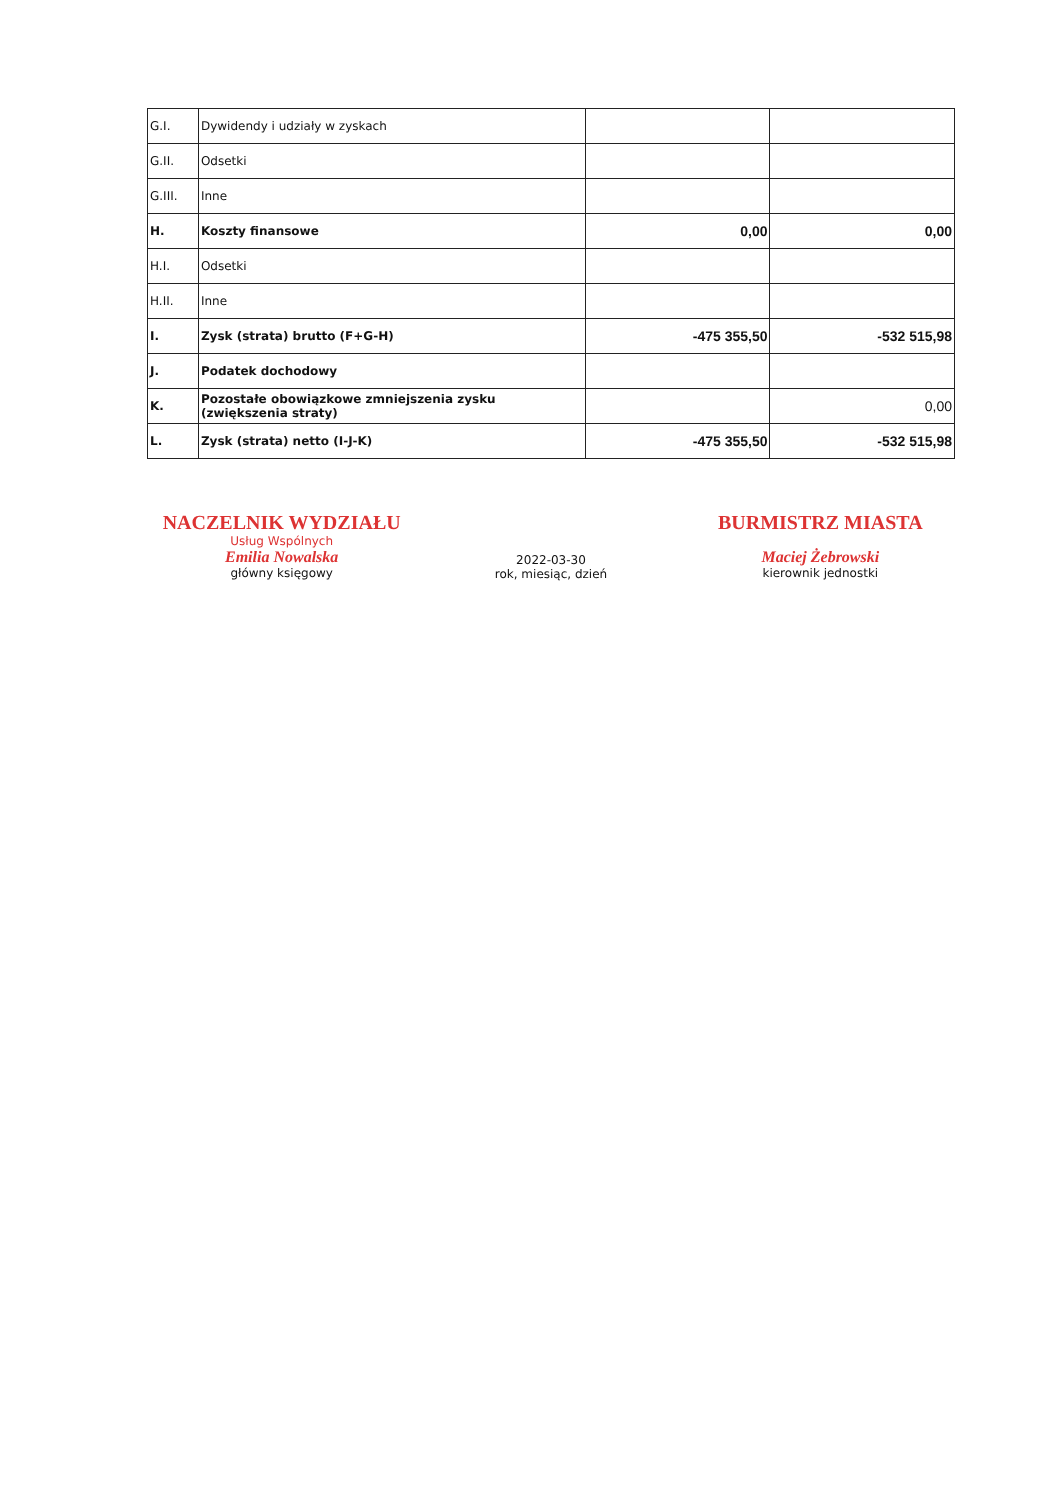| G.I. | Dywidendy i udziały w zyskach | | |
| G.II. | Odsetki | | |
| G.III. | Inne | | |
| H. | Koszty finansowe | 0,00 | 0,00 |
| H.I. | Odsetki | | |
| H.II. | Inne | | |
| I. | Zysk (strata) brutto (F+G-H) | -475 355,50 | -532 515,98 |
| J. | Podatek dochodowy | | |
| K. | Pozostałe obowiązkowe zmniejszenia zysku (zwiększenia straty) | | 0,00 |
| L. | Zysk (strata) netto (I-J-K) | -475 355,50 | -532 515,98 |
NACZELNIK WYDZIAŁU
Usług Wspólnych
Emilia Nowalska
główny księgowy
2022-03-30
rok, miesiąc, dzień
BURMISTRZ MIASTA
Maciej Żebrowski
kierownik jednostki